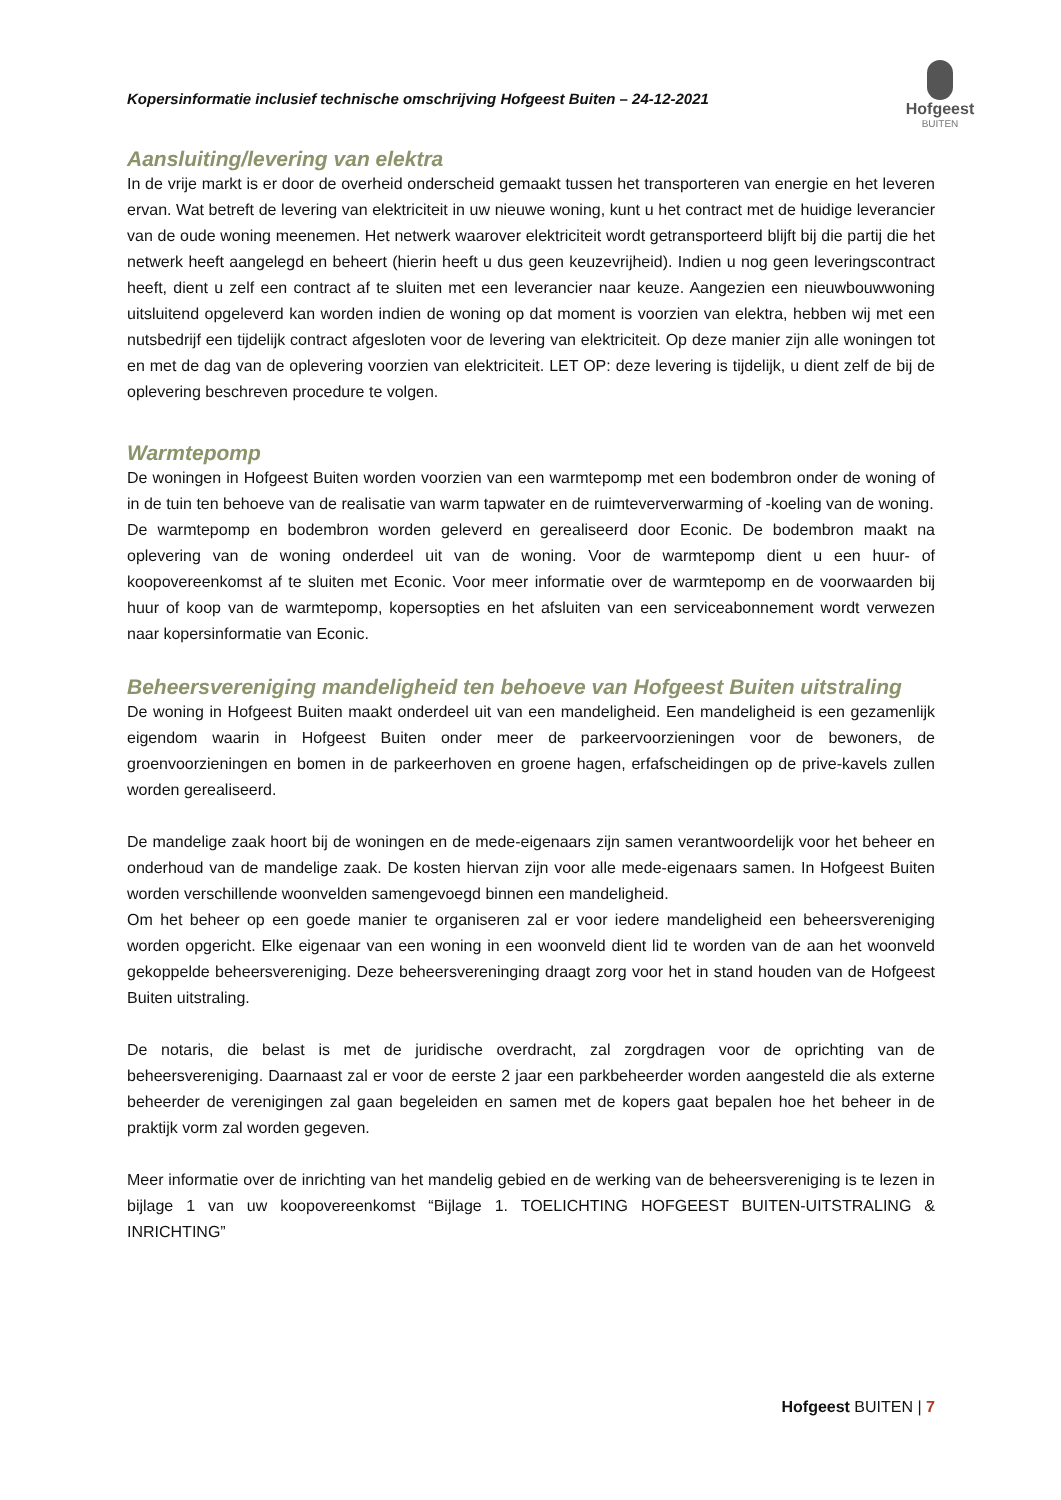Kopersinformatie inclusief technische omschrijving Hofgeest Buiten – 24-12-2021
Hofgeest
BUITEN
Aansluiting/levering van elektra
In de vrije markt is er door de overheid onderscheid gemaakt tussen het transporteren van energie en het leveren ervan. Wat betreft de levering van elektriciteit in uw nieuwe woning, kunt u het contract met de huidige leverancier van de oude woning meenemen. Het netwerk waarover elektriciteit wordt getransporteerd blijft bij die partij die het netwerk heeft aangelegd en beheert (hierin heeft u dus geen keuzevrijheid). Indien u nog geen leveringscontract heeft, dient u zelf een contract af te sluiten met een leverancier naar keuze. Aangezien een nieuwbouwwoning uitsluitend opgeleverd kan worden indien de woning op dat moment is voorzien van elektra, hebben wij met een nutsbedrijf een tijdelijk contract afgesloten voor de levering van elektriciteit. Op deze manier zijn alle woningen tot en met de dag van de oplevering voorzien van elektriciteit. LET OP: deze levering is tijdelijk, u dient zelf de bij de oplevering beschreven procedure te volgen.
Warmtepomp
De woningen in Hofgeest Buiten worden voorzien van een warmtepomp met een bodembron onder de woning of in de tuin ten behoeve van de realisatie van warm tapwater en de ruimteververwarming of -koeling van de woning.
De warmtepomp en bodembron worden geleverd en gerealiseerd door Econic. De bodembron maakt na oplevering van de woning onderdeel uit van de woning. Voor de warmtepomp dient u een huur- of koopovereenkomst af te sluiten met Econic. Voor meer informatie over de warmtepomp en de voorwaarden bij huur of koop van de warmtepomp, kopersopties en het afsluiten van een serviceabonnement wordt verwezen naar kopersinformatie van Econic.
Beheersvereniging mandeligheid ten behoeve van Hofgeest Buiten uitstraling
De woning in Hofgeest Buiten maakt onderdeel uit van een mandeligheid. Een mandeligheid is een gezamenlijk eigendom waarin in Hofgeest Buiten onder meer de parkeervoorzieningen voor de bewoners, de groenvoorzieningen en bomen in de parkeerhoven en groene hagen, erfafscheidingen op de prive-kavels zullen worden gerealiseerd.
De mandelige zaak hoort bij de woningen en de mede-eigenaars zijn samen verantwoordelijk voor het beheer en onderhoud van de mandelige zaak. De kosten hiervan zijn voor alle mede-eigenaars samen. In Hofgeest Buiten worden verschillende woonvelden samengevoegd binnen een mandeligheid.
Om het beheer op een goede manier te organiseren zal er voor iedere mandeligheid een beheersvereniging worden opgericht. Elke eigenaar van een woning in een woonveld dient lid te worden van de aan het woonveld gekoppelde beheersvereniging. Deze beheersvereninging draagt zorg voor het in stand houden van de Hofgeest Buiten uitstraling.
De notaris, die belast is met de juridische overdracht, zal zorgdragen voor de oprichting van de beheersvereniging. Daarnaast zal er voor de eerste 2 jaar een parkbeheerder worden aangesteld die als externe beheerder de verenigingen zal gaan begeleiden en samen met de kopers gaat bepalen hoe het beheer in de praktijk vorm zal worden gegeven.
Meer informatie over de inrichting van het mandelig gebied en de werking van de beheersvereniging is te lezen in bijlage 1 van uw koopovereenkomst “Bijlage 1. TOELICHTING HOFGEEST BUITEN-UITSTRALING & INRICHTING”
Hofgeest BUITEN | 7